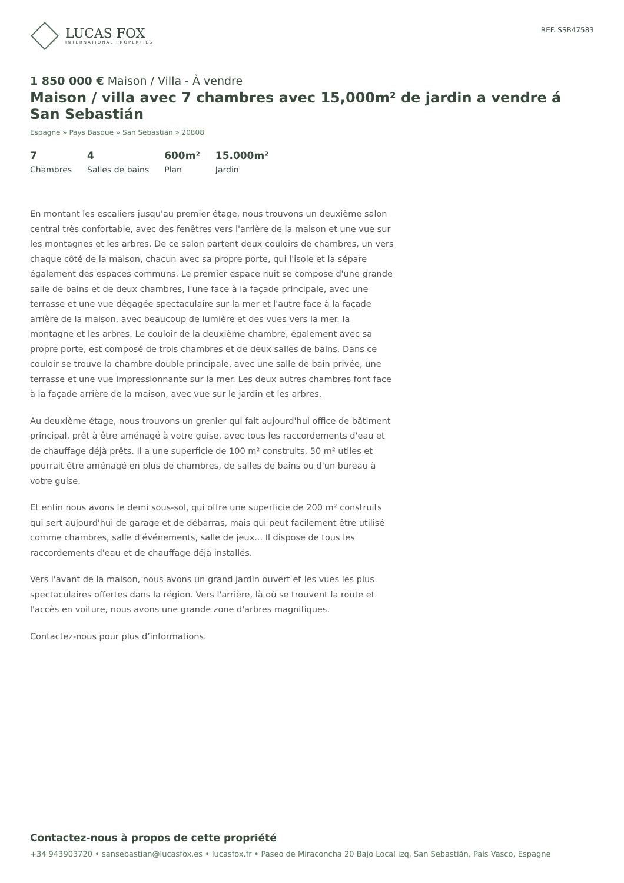LUCAS FOX
INTERNATIONAL PROPERTIES
REF. SSB47583
1 850 000 € Maison / Villa - À vendre
Maison / villa avec 7 chambres avec 15,000m² de jardin a vendre á San Sebastián
Espagne » Pays Basque » San Sebastián » 20808
7
Chambres
4
Salles de bains
600m²
Plan
15.000m²
Jardin
En montant les escaliers jusqu'au premier étage, nous trouvons un deuxième salon central très confortable, avec des fenêtres vers l'arrière de la maison et une vue sur les montagnes et les arbres. De ce salon partent deux couloirs de chambres, un vers chaque côté de la maison, chacun avec sa propre porte, qui l'isole et la sépare également des espaces communs. Le premier espace nuit se compose d'une grande salle de bains et de deux chambres, l'une face à la façade principale, avec une terrasse et une vue dégagée spectaculaire sur la mer et l'autre face à la façade arrière de la maison, avec beaucoup de lumière et des vues vers la mer. la montagne et les arbres. Le couloir de la deuxième chambre, également avec sa propre porte, est composé de trois chambres et de deux salles de bains. Dans ce couloir se trouve la chambre double principale, avec une salle de bain privée, une terrasse et une vue impressionnante sur la mer. Les deux autres chambres font face à la façade arrière de la maison, avec vue sur le jardin et les arbres.
Au deuxième étage, nous trouvons un grenier qui fait aujourd'hui office de bâtiment principal, prêt à être aménagé à votre guise, avec tous les raccordements d'eau et de chauffage déjà prêts. Il a une superficie de 100 m² construits, 50 m² utiles et pourrait être aménagé en plus de chambres, de salles de bains ou d'un bureau à votre guise.
Et enfin nous avons le demi sous-sol, qui offre une superficie de 200 m² construits qui sert aujourd'hui de garage et de débarras, mais qui peut facilement être utilisé comme chambres, salle d'événements, salle de jeux... Il dispose de tous les raccordements d'eau et de chauffage déjà installés.
Vers l'avant de la maison, nous avons un grand jardin ouvert et les vues les plus spectaculaires offertes dans la région. Vers l'arrière, là où se trouvent la route et l'accès en voiture, nous avons une grande zone d'arbres magnifiques.
Contactez-nous pour plus d’informations.
Contactez-nous à propos de cette propriété
+34 943903720 • sansebastian@lucasfox.es • lucasfox.fr • Paseo de Miraconcha 20 Bajo Local izq, San Sebastián, País Vasco, Espagne